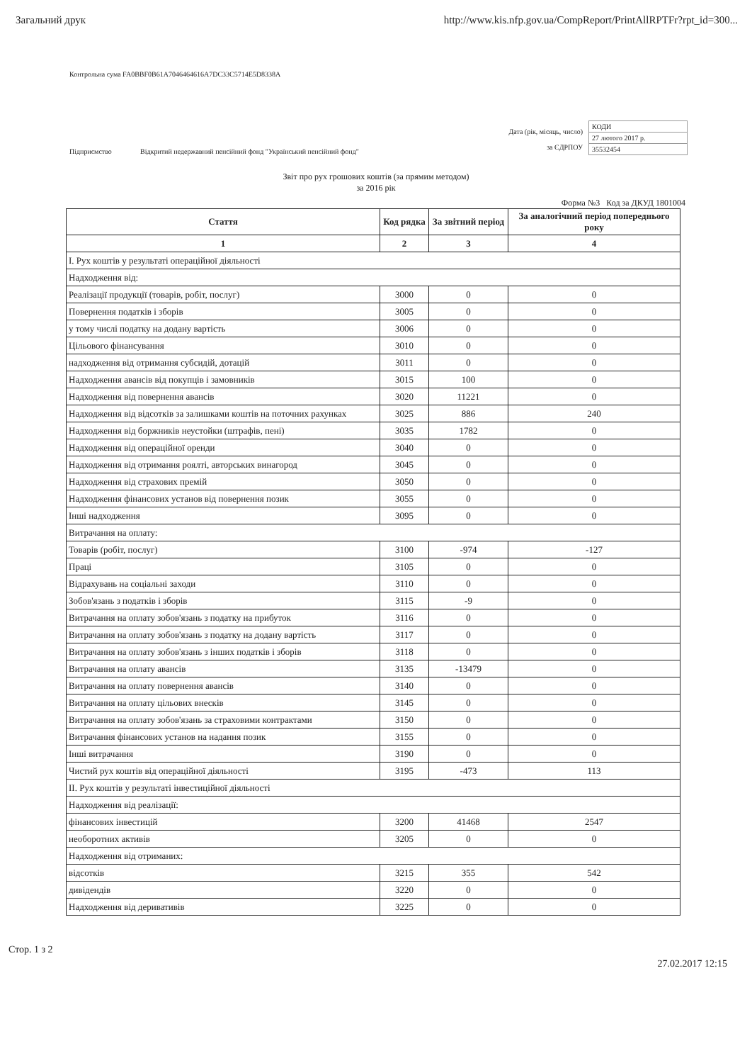Загальний друк http://www.kis.nfp.gov.ua/CompReport/PrintAllRPTFr?rpt_id=300...
Контрольна сума FA0BBF0B61A7046464616A7DC33C5714E5D8338A
Підприємство
Відкритий недержавний пенсійний фонд "Український пенсійний фонд"
Дата (рік, місяць, число)
за ЄДРПОУ
| КОДИ |
| 27 лютого 2017 р. |
| 35532454 |
Звіт про рух грошових коштів (за прямим методом)
за 2016 рік
Форма №3 Код за ДКУД 1801004
| Стаття | Код рядка | За звітний період | За аналогічний період попереднього року |
| --- | --- | --- | --- |
| 1 | 2 | 3 | 4 |
| I. Рух коштів у результаті операційної діяльності | | | |
| Надходження від: | | | |
| Реалізації продукції (товарів, робіт, послуг) | 3000 | 0 | 0 |
| Повернення податків і зборів | 3005 | 0 | 0 |
| у тому числі податку на додану вартість | 3006 | 0 | 0 |
| Цільового фінансування | 3010 | 0 | 0 |
| надходження від отримання субсидій, дотацій | 3011 | 0 | 0 |
| Надходження авансів від покупців і замовників | 3015 | 100 | 0 |
| Надходження від повернення авансів | 3020 | 11221 | 0 |
| Надходження від відсотків за залишками коштів на поточних рахунках | 3025 | 886 | 240 |
| Надходження від боржників неустойки (штрафів, пені) | 3035 | 1782 | 0 |
| Надходження від операційної оренди | 3040 | 0 | 0 |
| Надходження від отримання роялті, авторських винагород | 3045 | 0 | 0 |
| Надходження від страхових премій | 3050 | 0 | 0 |
| Надходження фінансових установ від повернення позик | 3055 | 0 | 0 |
| Інші надходження | 3095 | 0 | 0 |
| Витрачання на оплату: | | | |
| Товарів (робіт, послуг) | 3100 | -974 | -127 |
| Праці | 3105 | 0 | 0 |
| Відрахувань на соціальні заходи | 3110 | 0 | 0 |
| Зобов'язань з податків і зборів | 3115 | -9 | 0 |
| Витрачання на оплату зобов'язань з податку на прибуток | 3116 | 0 | 0 |
| Витрачання на оплату зобов'язань з податку на додану вартість | 3117 | 0 | 0 |
| Витрачання на оплату зобов'язань з інших податків і зборів | 3118 | 0 | 0 |
| Витрачання на оплату авансів | 3135 | -13479 | 0 |
| Витрачання на оплату повернення авансів | 3140 | 0 | 0 |
| Витрачання на оплату цільових внесків | 3145 | 0 | 0 |
| Витрачання на оплату зобов'язань за страховими контрактами | 3150 | 0 | 0 |
| Витрачання фінансових установ на надання позик | 3155 | 0 | 0 |
| Інші витрачання | 3190 | 0 | 0 |
| Чистий рух коштів від операційної діяльності | 3195 | -473 | 113 |
| II. Рух коштів у результаті інвестиційної діяльності | | | |
| Надходження від реалізації: | | | |
| фінансових інвестицій | 3200 | 41468 | 2547 |
| необоротних активів | 3205 | 0 | 0 |
| Надходження від отриманих: | | | |
| відсотків | 3215 | 355 | 542 |
| дивідендів | 3220 | 0 | 0 |
| Надходження від деривативів | 3225 | 0 | 0 |
Стор. 1 з 2 27.02.2017 12:15